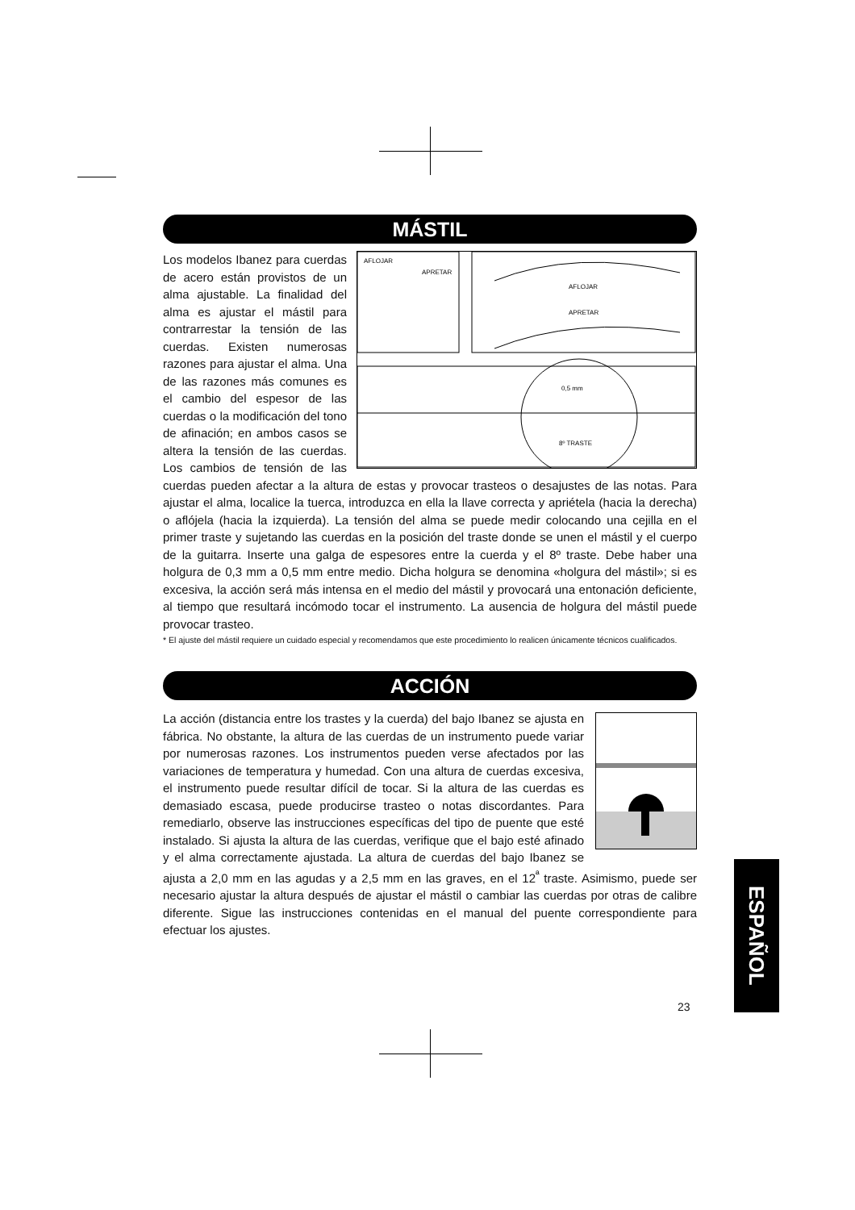MÁSTIL
AFLOJAR
APRETAR
AFLOJAR
APRETAR
0,5 mm
8º TRASTE
Los modelos Ibanez para cuerdas de acero están provistos de un alma ajustable. La finalidad del alma es ajustar el mástil para contrarrestar la tensión de las cuerdas. Existen numerosas razones para ajustar el alma. Una de las razones más comunes es el cambio del espesor de las cuerdas o la modificación del tono de afinación; en ambos casos se altera la tensión de las cuerdas. Los cambios de tensión de las cuerdas pueden afectar a la altura de estas y provocar trasteos o desajustes de las notas. Para ajustar el alma, localice la tuerca, introduzca en ella la llave correcta y apriételа (hacia la derecha) o aflójela (hacia la izquierda). La tensión del alma se puede medir colocando una cejilla en el primer traste y sujetando las cuerdas en la posición del traste donde se unen el mástil y el cuerpo de la guitarra. Inserte una galga de espesores entre la cuerda y el 8º traste. Debe haber una holgura de 0,3 mm a 0,5 mm entre medio. Dicha holgura se denomina «holgura del mástil»; si es excesiva, la acción será más intensa en el medio del mástil y provocará una entonación deficiente, al tiempo que resultará incómodo tocar el instrumento. La ausencia de holgura del mástil puede provocar trasteo.
* El ajuste del mástil requiere un cuidado especial y recomendamos que este procedimiento lo realicen únicamente técnicos cualificados.
ACCIÓN
La acción (distancia entre los trastes y la cuerda) del bajo Ibanez se ajusta en fábrica. No obstante, la altura de las cuerdas de un instrumento puede variar por numerosas razones. Los instrumentos pueden verse afectados por las variaciones de temperatura y humedad. Con una altura de cuerdas excesiva, el instrumento puede resultar difícil de tocar. Si la altura de las cuerdas es demasiado escasa, puede producirse trasteo o notas discordantes. Para remediarlo, observe las instrucciones específicas del tipo de puente que esté instalado. Si ajusta la altura de las cuerdas, verifique que el bajo esté afinado y el alma correctamente ajustada. La altura de cuerdas del bajo Ibanez se ajusta a 2,0 mm en las agudas y a 2,5 mm en las graves, en el 12<sup>ª</sup> traste. Asimismo, puede ser necesario ajustar la altura después de ajustar el mástil o cambiar las cuerdas por otras de calibre diferente. Sigue las instrucciones contenidas en el manual del puente correspondiente para efectuar los ajustes.
ESPAÑOL
23